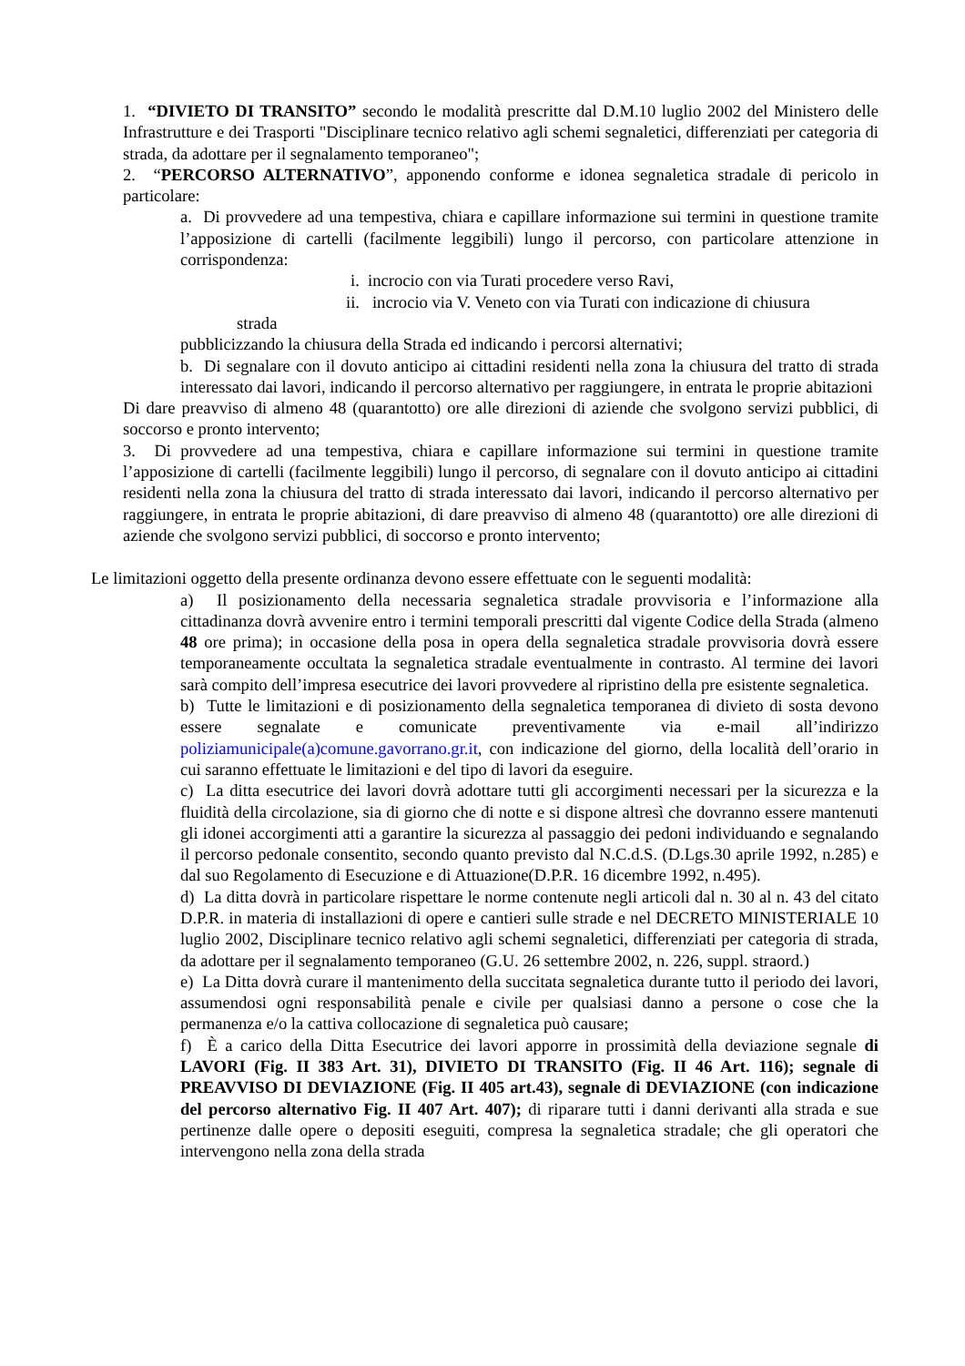1. “DIVIETO DI TRANSITO” secondo le modalità prescritte dal D.M.10 luglio 2002 del Ministero delle Infrastrutture e dei Trasporti "Disciplinare tecnico relativo agli schemi segnaletici, differenziati per categoria di strada, da adottare per il segnalamento temporaneo";
2. “PERCORSO ALTERNATIVO”, apponendo conforme e idonea segnaletica stradale di pericolo in particolare:
a. Di provvedere ad una tempestiva, chiara e capillare informazione sui termini in questione tramite l’apposizione di cartelli (facilmente leggibili) lungo il percorso, con particolare attenzione in corrispondenza:
i. incrocio con via Turati procedere verso Ravi,
ii. incrocio via V. Veneto con via Turati con indicazione di chiusura
strada
pubblicizzando la chiusura della Strada ed indicando i percorsi alternativi;
b. Di segnalare con il dovuto anticipo ai cittadini residenti nella zona la chiusura del tratto di strada interessato dai lavori, indicando il percorso alternativo per raggiungere, in entrata le proprie abitazioni
Di dare preavviso di almeno 48 (quarantotto) ore alle direzioni di aziende che svolgono servizi pubblici, di soccorso e pronto intervento;
3. Di provvedere ad una tempestiva, chiara e capillare informazione sui termini in questione tramite l’apposizione di cartelli (facilmente leggibili) lungo il percorso, di segnalare con il dovuto anticipo ai cittadini residenti nella zona la chiusura del tratto di strada interessato dai lavori, indicando il percorso alternativo per raggiungere, in entrata le proprie abitazioni, di dare preavviso di almeno 48 (quarantotto) ore alle direzioni di aziende che svolgono servizi pubblici, di soccorso e pronto intervento;
Le limitazioni oggetto della presente ordinanza devono essere effettuate con le seguenti modalità:
a) Il posizionamento della necessaria segnaletica stradale provvisoria e l’informazione alla cittadinanza dovrà avvenire entro i termini temporali prescritti dal vigente Codice della Strada (almeno 48 ore prima); in occasione della posa in opera della segnaletica stradale provvisoria dovrà essere temporaneamente occultata la segnaletica stradale eventualmente in contrasto. Al termine dei lavori sarà compito dell’impresa esecutrice dei lavori provvedere al ripristino della pre esistente segnaletica.
b) Tutte le limitazioni e di posizionamento della segnaletica temporanea di divieto di sosta devono essere segnalate e comunicate preventivamente via e-mail all’indirizzo poliziamunicipale(a)comune.gavorrano.gr.it, con indicazione del giorno, della località dell’orario in cui saranno effettuate le limitazioni e del tipo di lavori da eseguire.
c) La ditta esecutrice dei lavori dovrà adottare tutti gli accorgimenti necessari per la sicurezza e la fluidità della circolazione, sia di giorno che di notte e si dispone altresì che dovranno essere mantenuti gli idonei accorgimenti atti a garantire la sicurezza al passaggio dei pedoni individuando e segnalando il percorso pedonale consentito, secondo quanto previsto dal N.C.d.S. (D.Lgs.30 aprile 1992, n.285) e dal suo Regolamento di Esecuzione e di Attuazione(D.P.R. 16 dicembre 1992, n.495).
d) La ditta dovrà in particolare rispettare le norme contenute negli articoli dal n. 30 al n. 43 del citato D.P.R. in materia di installazioni di opere e cantieri sulle strade e nel DECRETO MINISTERIALE 10 luglio 2002, Disciplinare tecnico relativo agli schemi segnaletici, differenziati per categoria di strada, da adottare per il segnalamento temporaneo (G.U. 26 settembre 2002, n. 226, suppl. straord.)
e) La Ditta dovrà curare il mantenimento della succitata segnaletica durante tutto il periodo dei lavori, assumendosi ogni responsabilità penale e civile per qualsiasi danno a persone o cose che la permanenza e/o la cattiva collocazione di segnaletica può causare;
f) È a carico della Ditta Esecutrice dei lavori apporre in prossimità della deviazione segnale di LAVORI (Fig. II 383 Art. 31), DIVIETO DI TRANSITO (Fig. II 46 Art. 116); segnale di PREAVVISO DI DEVIAZIONE (Fig. II 405 art.43), segnale di DEVIAZIONE (con indicazione del percorso alternativo Fig. II 407 Art. 407); di riparare tutti i danni derivanti alla strada e sue pertinenze dalle opere o depositi eseguiti, compresa la segnaletica stradale; che gli operatori che intervengono nella zona della strada